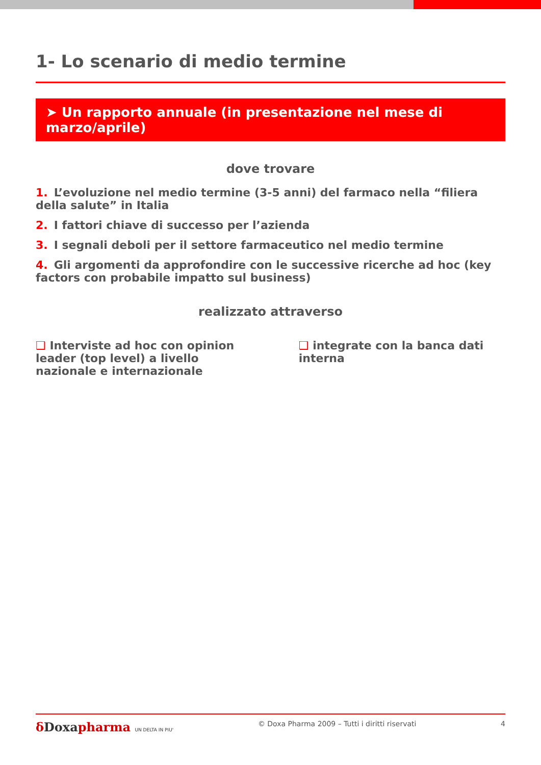1- Lo scenario di medio termine
➤ Un rapporto annuale (in presentazione nel mese di marzo/aprile)
dove trovare
1. L’evoluzione nel medio termine (3-5 anni) del farmaco nella “filiera della salute” in Italia
2. I fattori chiave di successo per l’azienda
3. I segnali deboli per il settore farmaceutico nel medio termine
4. Gli argomenti da approfondire con le successive ricerche ad hoc (key factors con probabile impatto sul business)
realizzato attraverso
❑ Interviste ad hoc con opinion leader (top level) a livello nazionale e internazionale
❑ integrate con la banca dati interna
δ Doxapharma UN DELTA IN PIU'
© Doxa Pharma 2009 – Tutti i diritti riservati
4